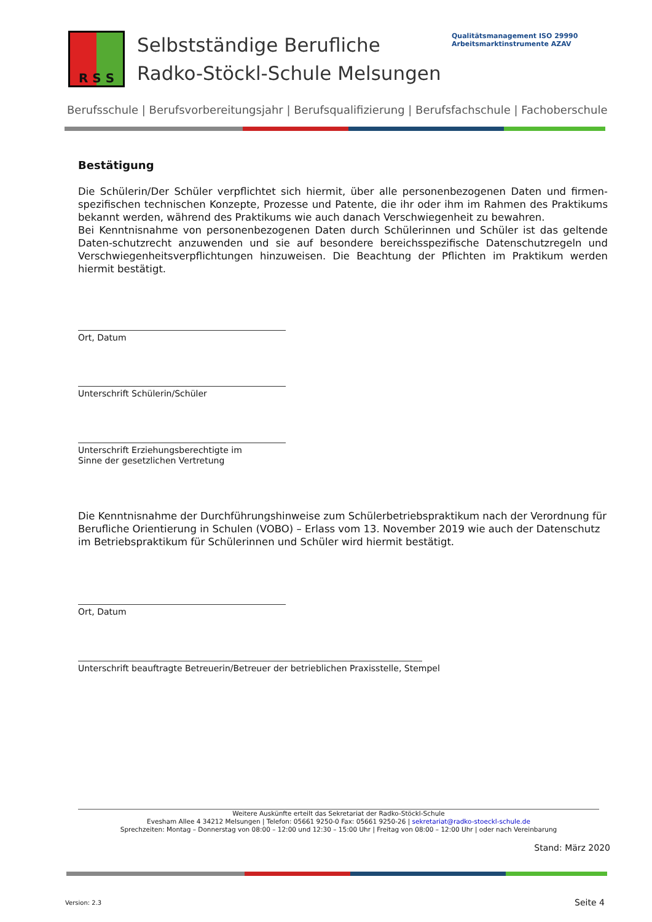R S S
Selbstständige Berufliche
Radko-Stöckl-Schule Melsungen
Qualitätsmanagement ISO 29990 Arbeitsmarktinstrumente AZAV
Berufsschule | Berufsvorbereitungsjahr | Berufsqualifizierung | Berufsfachschule | Fachoberschule
Bestätigung
Die Schülerin/Der Schüler verpflichtet sich hiermit, über alle personenbezogenen Daten und firmen-spezifischen technischen Konzepte, Prozesse und Patente, die ihr oder ihm im Rahmen des Praktikums bekannt werden, während des Praktikums wie auch danach Verschwiegenheit zu bewahren.
Bei Kenntnisnahme von personenbezogenen Daten durch Schülerinnen und Schüler ist das geltende Daten-schutzrecht anzuwenden und sie auf besondere bereichsspezifische Datenschutzregeln und Verschwiegenheitsverpflichtungen hinzuweisen. Die Beachtung der Pflichten im Praktikum werden hiermit bestätigt.
Ort, Datum
Unterschrift Schülerin/Schüler
Unterschrift Erziehungsberechtigte im
Sinne der gesetzlichen Vertretung
Die Kenntnisnahme der Durchführungshinweise zum Schülerbetriebspraktikum nach der Verordnung für Berufliche Orientierung in Schulen (VOBO) – Erlass vom 13. November 2019 wie auch der Datenschutz im Betriebspraktikum für Schülerinnen und Schüler wird hiermit bestätigt.
Ort, Datum
Unterschrift beauftragte Betreuerin/Betreuer der betrieblichen Praxisstelle, Stempel
Weitere Auskünfte erteilt das Sekretariat der Radko-Stöckl-Schule
Evesham Allee 4 34212 Melsungen | Telefon: 05661 9250-0 Fax: 05661 9250-26 | sekretariat@radko-stoeckl-schule.de
Sprechzeiten: Montag – Donnerstag von 08:00 – 12:00 und 12:30 – 15:00 Uhr | Freitag von 08:00 – 12:00 Uhr | oder nach Vereinbarung
Stand: März 2020
Version: 2.3 Seite 4